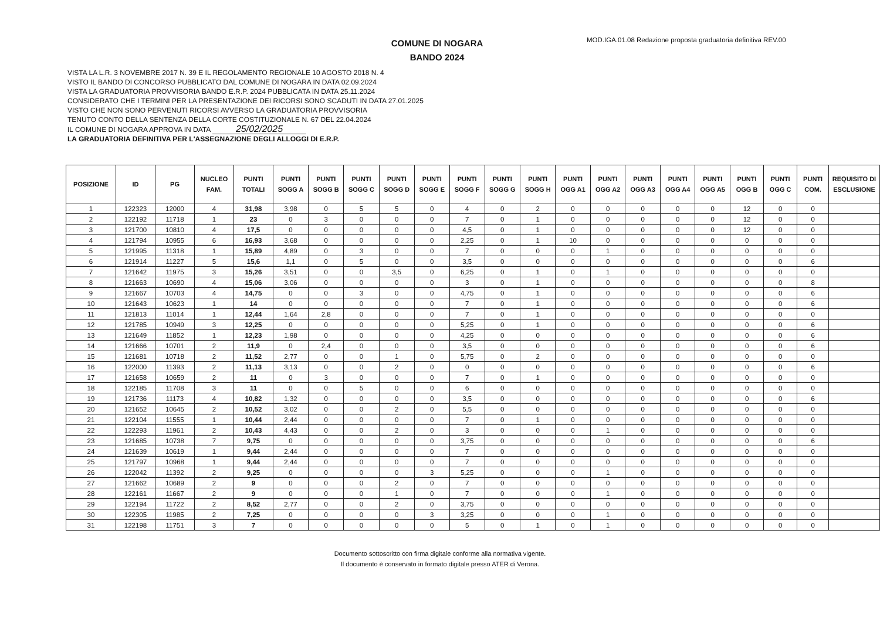COMUNE DI NOGARA
BANDO 2024
MOD.IGA.01.08 Redazione proposta graduatoria definitiva REV.00
VISTA LA L.R. 3 NOVEMBRE 2017 N. 39 E IL REGOLAMENTO REGIONALE 10 AGOSTO 2018 N. 4
VISTO IL BANDO DI CONCORSO PUBBLICATO DAL COMUNE DI NOGARA IN DATA 02.09.2024
VISTA LA GRADUATORIA PROVVISORIA BANDO E.R.P. 2024 PUBBLICATA IN DATA 25.11.2024
CONSIDERATO CHE I TERMINI PER LA PRESENTAZIONE DEI RICORSI SONO SCADUTI IN DATA 27.01.2025
VISTO CHE NON SONO PERVENUTI RICORSI AVVERSO LA GRADUATORIA PROVVISORIA
TENUTO CONTO DELLA SENTENZA DELLA CORTE COSTITUZIONALE N. 67 DEL 22.04.2024
IL COMUNE DI NOGARA APPROVA IN DATA 25/02/2025
LA GRADUATORIA DEFINITIVA PER L'ASSEGNAZIONE DEGLI ALLOGGI DI E.R.P.
| POSIZIONE | ID | PG | NUCLEO FAM. | PUNTI TOTALI | PUNTI SOGG A | PUNTI SOGG B | PUNTI SOGG C | PUNTI SOGG D | PUNTI SOGG E | PUNTI SOGG F | PUNTI SOGG G | PUNTI SOGG H | PUNTI OGG A1 | PUNTI OGG A2 | PUNTI OGG A3 | PUNTI OGG A4 | PUNTI OGG A5 | PUNTI OGG B | PUNTI OGG C | PUNTI COM. | REQUISITO DI ESCLUSIONE |
| --- | --- | --- | --- | --- | --- | --- | --- | --- | --- | --- | --- | --- | --- | --- | --- | --- | --- | --- | --- | --- | --- |
| 1 | 122323 | 12000 | 4 | 31,98 | 3,98 | 0 | 5 | 5 | 0 | 4 | 0 | 2 | 0 | 0 | 0 | 0 | 0 | 12 | 0 | 0 | |
| 2 | 122192 | 11718 | 1 | 23 | 0 | 3 | 0 | 0 | 0 | 7 | 0 | 1 | 0 | 0 | 0 | 0 | 0 | 12 | 0 | 0 | |
| 3 | 121700 | 10810 | 4 | 17,5 | 0 | 0 | 0 | 0 | 0 | 4,5 | 0 | 1 | 0 | 0 | 0 | 0 | 0 | 12 | 0 | 0 | |
| 4 | 121794 | 10955 | 6 | 16,93 | 3,68 | 0 | 0 | 0 | 0 | 2,25 | 0 | 1 | 10 | 0 | 0 | 0 | 0 | 0 | 0 | 0 | |
| 5 | 121995 | 11318 | 1 | 15,89 | 4,89 | 0 | 3 | 0 | 0 | 7 | 0 | 0 | 0 | 1 | 0 | 0 | 0 | 0 | 0 | 0 | |
| 6 | 121914 | 11227 | 5 | 15,6 | 1,1 | 0 | 5 | 0 | 0 | 3,5 | 0 | 0 | 0 | 0 | 0 | 0 | 0 | 0 | 0 | 6 | |
| 7 | 121642 | 11975 | 3 | 15,26 | 3,51 | 0 | 0 | 3,5 | 0 | 6,25 | 0 | 1 | 0 | 1 | 0 | 0 | 0 | 0 | 0 | 0 | |
| 8 | 121663 | 10690 | 4 | 15,06 | 3,06 | 0 | 0 | 0 | 0 | 3 | 0 | 1 | 0 | 0 | 0 | 0 | 0 | 0 | 0 | 8 | |
| 9 | 121667 | 10703 | 4 | 14,75 | 0 | 0 | 3 | 0 | 0 | 4,75 | 0 | 1 | 0 | 0 | 0 | 0 | 0 | 0 | 0 | 6 | |
| 10 | 121643 | 10623 | 1 | 14 | 0 | 0 | 0 | 0 | 0 | 7 | 0 | 1 | 0 | 0 | 0 | 0 | 0 | 0 | 0 | 6 | |
| 11 | 121813 | 11014 | 1 | 12,44 | 1,64 | 2,8 | 0 | 0 | 0 | 7 | 0 | 1 | 0 | 0 | 0 | 0 | 0 | 0 | 0 | 0 | |
| 12 | 121785 | 10949 | 3 | 12,25 | 0 | 0 | 0 | 0 | 0 | 5,25 | 0 | 1 | 0 | 0 | 0 | 0 | 0 | 0 | 0 | 6 | |
| 13 | 121649 | 11852 | 1 | 12,23 | 1,98 | 0 | 0 | 0 | 0 | 4,25 | 0 | 0 | 0 | 0 | 0 | 0 | 0 | 0 | 0 | 6 | |
| 14 | 121666 | 10701 | 2 | 11,9 | 0 | 2,4 | 0 | 0 | 0 | 3,5 | 0 | 0 | 0 | 0 | 0 | 0 | 0 | 0 | 0 | 6 | |
| 15 | 121681 | 10718 | 2 | 11,52 | 2,77 | 0 | 0 | 1 | 0 | 5,75 | 0 | 2 | 0 | 0 | 0 | 0 | 0 | 0 | 0 | 0 | |
| 16 | 122000 | 11393 | 2 | 11,13 | 3,13 | 0 | 0 | 2 | 0 | 0 | 0 | 0 | 0 | 0 | 0 | 0 | 0 | 0 | 0 | 6 | |
| 17 | 121658 | 10659 | 2 | 11 | 0 | 3 | 0 | 0 | 0 | 7 | 0 | 1 | 0 | 0 | 0 | 0 | 0 | 0 | 0 | 0 | |
| 18 | 122185 | 11708 | 3 | 11 | 0 | 0 | 5 | 0 | 0 | 6 | 0 | 0 | 0 | 0 | 0 | 0 | 0 | 0 | 0 | 0 | |
| 19 | 121736 | 11173 | 4 | 10,82 | 1,32 | 0 | 0 | 0 | 0 | 3,5 | 0 | 0 | 0 | 0 | 0 | 0 | 0 | 0 | 0 | 6 | |
| 20 | 121652 | 10645 | 2 | 10,52 | 3,02 | 0 | 0 | 2 | 0 | 5,5 | 0 | 0 | 0 | 0 | 0 | 0 | 0 | 0 | 0 | 0 | |
| 21 | 122104 | 11555 | 1 | 10,44 | 2,44 | 0 | 0 | 0 | 0 | 7 | 0 | 1 | 0 | 0 | 0 | 0 | 0 | 0 | 0 | 0 | |
| 22 | 122293 | 11961 | 2 | 10,43 | 4,43 | 0 | 0 | 2 | 0 | 3 | 0 | 0 | 0 | 1 | 0 | 0 | 0 | 0 | 0 | 0 | |
| 23 | 121685 | 10738 | 7 | 9,75 | 0 | 0 | 0 | 0 | 0 | 3,75 | 0 | 0 | 0 | 0 | 0 | 0 | 0 | 0 | 0 | 6 | |
| 24 | 121639 | 10619 | 1 | 9,44 | 2,44 | 0 | 0 | 0 | 0 | 7 | 0 | 0 | 0 | 0 | 0 | 0 | 0 | 0 | 0 | 0 | |
| 25 | 121797 | 10968 | 1 | 9,44 | 2,44 | 0 | 0 | 0 | 0 | 7 | 0 | 0 | 0 | 0 | 0 | 0 | 0 | 0 | 0 | 0 | |
| 26 | 122042 | 11392 | 2 | 9,25 | 0 | 0 | 0 | 0 | 3 | 5,25 | 0 | 0 | 0 | 1 | 0 | 0 | 0 | 0 | 0 | 0 | |
| 27 | 121662 | 10689 | 2 | 9 | 0 | 0 | 0 | 2 | 0 | 7 | 0 | 0 | 0 | 0 | 0 | 0 | 0 | 0 | 0 | 0 | |
| 28 | 122161 | 11667 | 2 | 9 | 0 | 0 | 0 | 1 | 0 | 7 | 0 | 0 | 0 | 1 | 0 | 0 | 0 | 0 | 0 | 0 | |
| 29 | 122194 | 11722 | 2 | 8,52 | 2,77 | 0 | 0 | 2 | 0 | 3,75 | 0 | 0 | 0 | 0 | 0 | 0 | 0 | 0 | 0 | 0 | |
| 30 | 122305 | 11985 | 2 | 7,25 | 0 | 0 | 0 | 0 | 3 | 3,25 | 0 | 0 | 0 | 1 | 0 | 0 | 0 | 0 | 0 | 0 | |
| 31 | 122198 | 11751 | 3 | 7 | 0 | 0 | 0 | 0 | 0 | 5 | 0 | 1 | 0 | 1 | 0 | 0 | 0 | 0 | 0 | 0 | |
Documento sottoscritto con firma digitale conforme alla normativa vigente.
Il documento è conservato in formato digitale presso ATER di Verona.